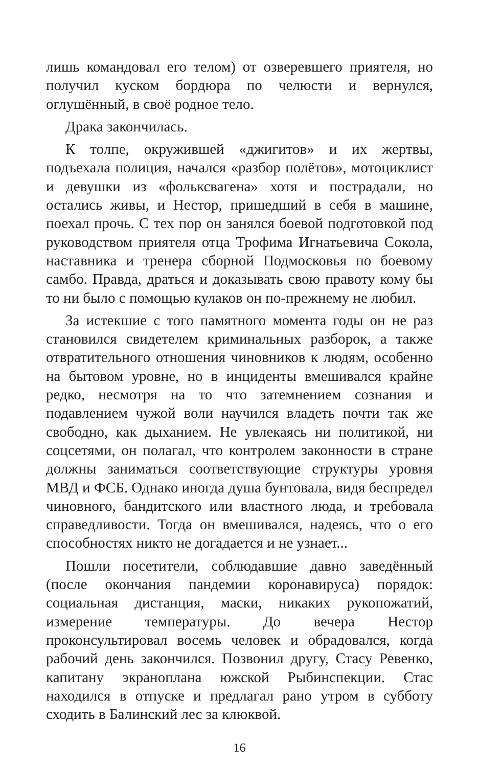лишь командовал его телом) от озверевшего приятеля, но получил куском бордюра по челюсти и вернулся, оглушённый, в своё родное тело.
Драка закончилась.
К толпе, окружившей «джигитов» и их жертвы, подъехала полиция, начался «разбор полётов», мотоциклист и девушки из «фольксвагена» хотя и пострадали, но остались живы, и Нестор, пришедший в себя в машине, поехал прочь. С тех пор он занялся боевой подготовкой под руководством приятеля отца Трофима Игнатьевича Сокола, наставника и тренера сборной Подмосковья по боевому самбо. Правда, драться и доказывать свою правоту кому бы то ни было с помощью кулаков он по-прежнему не любил.
За истекшие с того памятного момента годы он не раз становился свидетелем криминальных разборок, а также отвратительного отношения чиновников к людям, особенно на бытовом уровне, но в инциденты вмешивался крайне редко, несмотря на то что затемнением сознания и подавлением чужой воли научился владеть почти так же свободно, как дыханием. Не увлекаясь ни политикой, ни соцсетями, он полагал, что контролем законности в стране должны заниматься соответствующие структуры уровня МВД и ФСБ. Однако иногда душа бунтовала, видя беспредел чиновного, бандитского или властного люда, и требовала справедливости. Тогда он вмешивался, надеясь, что о его способностях никто не догадается и не узнает...
Пошли посетители, соблюдавшие давно заведённый (после окончания пандемии коронавируса) порядок: социальная дистанция, маски, никаких рукопожатий, измерение температуры. До вечера Нестор проконсультировал восемь человек и обрадовался, когда рабочий день закончился. Позвонил другу, Стасу Ревенко, капитану экраноплана южской Рыбинспекции. Стас находился в отпуске и предлагал рано утром в субботу сходить в Балинский лес за клюквой.
16